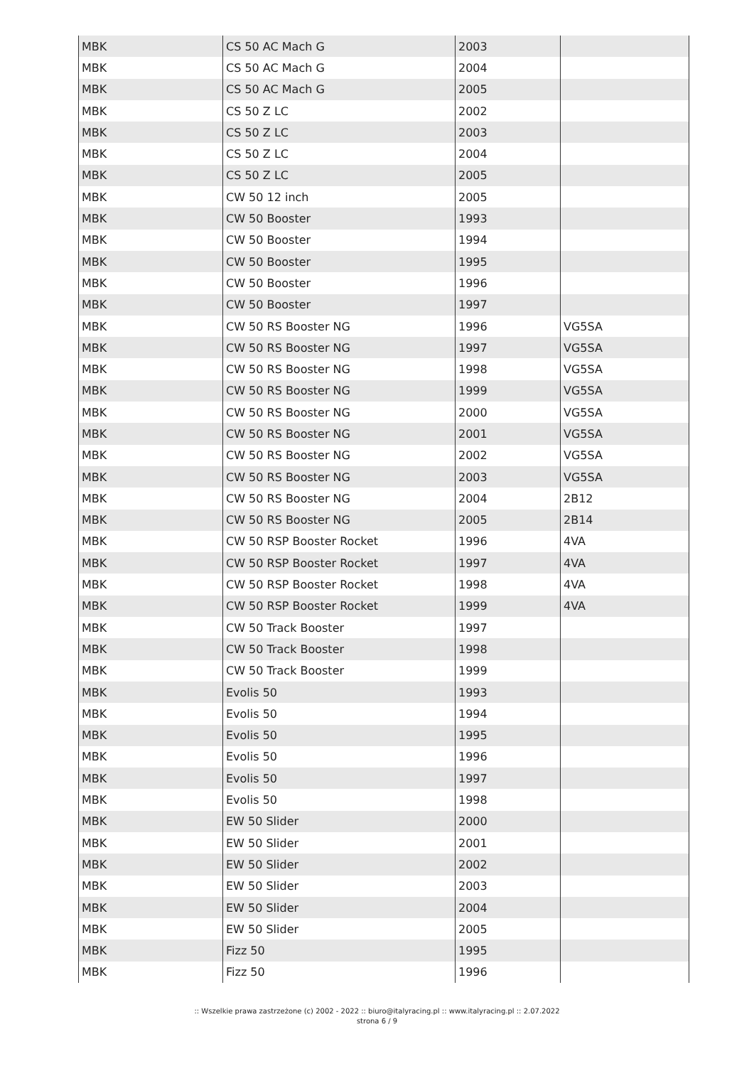| MBK | CS 50 AC Mach G | 2003 | |
| MBK | CS 50 AC Mach G | 2004 | |
| MBK | CS 50 AC Mach G | 2005 | |
| MBK | CS 50 Z LC | 2002 | |
| MBK | CS 50 Z LC | 2003 | |
| MBK | CS 50 Z LC | 2004 | |
| MBK | CS 50 Z LC | 2005 | |
| MBK | CW 50 12 inch | 2005 | |
| MBK | CW 50 Booster | 1993 | |
| MBK | CW 50 Booster | 1994 | |
| MBK | CW 50 Booster | 1995 | |
| MBK | CW 50 Booster | 1996 | |
| MBK | CW 50 Booster | 1997 | |
| MBK | CW 50 RS Booster NG | 1996 | VG5SA |
| MBK | CW 50 RS Booster NG | 1997 | VG5SA |
| MBK | CW 50 RS Booster NG | 1998 | VG5SA |
| MBK | CW 50 RS Booster NG | 1999 | VG5SA |
| MBK | CW 50 RS Booster NG | 2000 | VG5SA |
| MBK | CW 50 RS Booster NG | 2001 | VG5SA |
| MBK | CW 50 RS Booster NG | 2002 | VG5SA |
| MBK | CW 50 RS Booster NG | 2003 | VG5SA |
| MBK | CW 50 RS Booster NG | 2004 | 2B12 |
| MBK | CW 50 RS Booster NG | 2005 | 2B14 |
| MBK | CW 50 RSP Booster Rocket | 1996 | 4VA |
| MBK | CW 50 RSP Booster Rocket | 1997 | 4VA |
| MBK | CW 50 RSP Booster Rocket | 1998 | 4VA |
| MBK | CW 50 RSP Booster Rocket | 1999 | 4VA |
| MBK | CW 50 Track Booster | 1997 | |
| MBK | CW 50 Track Booster | 1998 | |
| MBK | CW 50 Track Booster | 1999 | |
| MBK | Evolis 50 | 1993 | |
| MBK | Evolis 50 | 1994 | |
| MBK | Evolis 50 | 1995 | |
| MBK | Evolis 50 | 1996 | |
| MBK | Evolis 50 | 1997 | |
| MBK | Evolis 50 | 1998 | |
| MBK | EW 50 Slider | 2000 | |
| MBK | EW 50 Slider | 2001 | |
| MBK | EW 50 Slider | 2002 | |
| MBK | EW 50 Slider | 2003 | |
| MBK | EW 50 Slider | 2004 | |
| MBK | EW 50 Slider | 2005 | |
| MBK | Fizz 50 | 1995 | |
| MBK | Fizz 50 | 1996 | |
:: Wszelkie prawa zastrzeżone (c) 2002 - 2022 :: biuro@italyracing.pl :: www.italyracing.pl :: 2.07.2022
strona 6 / 9